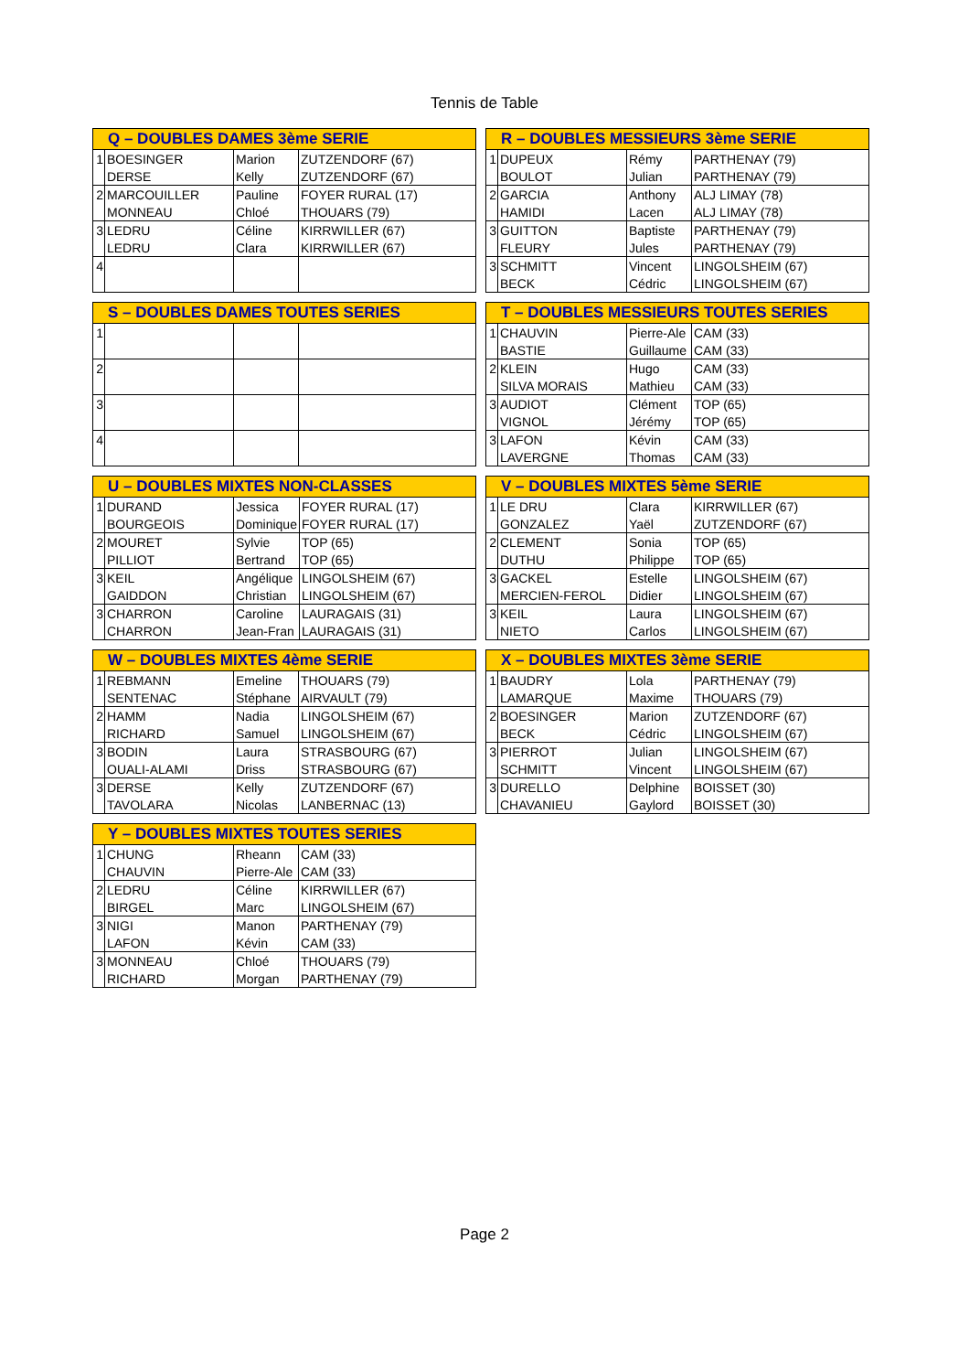Tennis de Table
| Q – DOUBLES DAMES 3ème SERIE | | | |
| --- | --- | --- | --- |
| 1 | BOESINGER | Marion | ZUTZENDORF (67) |
| | DERSE | Kelly | ZUTZENDORF (67) |
| 2 | MARCOUILLER | Pauline | FOYER RURAL (17) |
| | MONNEAU | Chloé | THOUARS (79) |
| 3 | LEDRU | Céline | KIRRWILLER (67) |
| | LEDRU | Clara | KIRRWILLER (67) |
| 4 | | | |
| R – DOUBLES MESSIEURS 3ème SERIE | | | |
| --- | --- | --- | --- |
| 1 | DUPEUX | Rémy | PARTHENAY (79) |
| | BOULOT | Julian | PARTHENAY (79) |
| 2 | GARCIA | Anthony | ALJ LIMAY (78) |
| | HAMIDI | Lacen | ALJ LIMAY (78) |
| 3 | GUITTON | Baptiste | PARTHENAY (79) |
| | FLEURY | Jules | PARTHENAY (79) |
| 3 | SCHMITT | Vincent | LINGOLSHEIM (67) |
| | BECK | Cédric | LINGOLSHEIM (67) |
| S – DOUBLES DAMES TOUTES SERIES | | | |
| --- | --- | --- | --- |
| 1 | | | |
| 2 | | | |
| 3 | | | |
| 4 | | | |
| T – DOUBLES MESSIEURS TOUTES SERIES | | | |
| --- | --- | --- | --- |
| 1 | CHAUVIN | Pierre-Ale | CAM (33) |
| | BASTIE | Guillaume | CAM (33) |
| 2 | KLEIN | Hugo | CAM (33) |
| | SILVA MORAIS | Mathieu | CAM (33) |
| 3 | AUDIOT | Clément | TOP (65) |
| | VIGNOL | Jérémy | TOP (65) |
| 3 | LAFON | Kévin | CAM (33) |
| | LAVERGNE | Thomas | CAM (33) |
| U – DOUBLES MIXTES NON-CLASSES | | | |
| --- | --- | --- | --- |
| 1 | DURAND | Jessica | FOYER RURAL (17) |
| | BOURGEOIS | Dominique | FOYER RURAL (17) |
| 2 | MOURET | Sylvie | TOP (65) |
| | PILLIOT | Bertrand | TOP (65) |
| 3 | KEIL | Angélique | LINGOLSHEIM (67) |
| | GAIDDON | Christian | LINGOLSHEIM (67) |
| 3 | CHARRON | Caroline | LAURAGAIS (31) |
| | CHARRON | Jean-Fran | LAURAGAIS (31) |
| V – DOUBLES MIXTES 5ème SERIE | | | |
| --- | --- | --- | --- |
| 1 | LE DRU | Clara | KIRRWILLER (67) |
| | GONZALEZ | Yaël | ZUTZENDORF (67) |
| 2 | CLEMENT | Sonia | TOP (65) |
| | DUTHU | Philippe | TOP (65) |
| 3 | GACKEL | Estelle | LINGOLSHEIM (67) |
| | MERCIEN-FEROL | Didier | LINGOLSHEIM (67) |
| 3 | KEIL | Laura | LINGOLSHEIM (67) |
| | NIETO | Carlos | LINGOLSHEIM (67) |
| W – DOUBLES MIXTES 4ème SERIE | | | |
| --- | --- | --- | --- |
| 1 | REBMANN | Emeline | THOUARS (79) |
| | SENTENAC | Stéphane | AIRVAULT (79) |
| 2 | HAMM | Nadia | LINGOLSHEIM (67) |
| | RICHARD | Samuel | LINGOLSHEIM (67) |
| 3 | BODIN | Laura | STRASBOURG (67) |
| | OUALI-ALAMI | Driss | STRASBOURG (67) |
| 3 | DERSE | Kelly | ZUTZENDORF (67) |
| | TAVOLARA | Nicolas | LANBERNAC (13) |
| X – DOUBLES MIXTES 3ème SERIE | | | |
| --- | --- | --- | --- |
| 1 | BAUDRY | Lola | PARTHENAY (79) |
| | LAMARQUE | Maxime | THOUARS (79) |
| 2 | BOESINGER | Marion | ZUTZENDORF (67) |
| | BECK | Cédric | LINGOLSHEIM (67) |
| 3 | PIERROT | Julian | LINGOLSHEIM (67) |
| | SCHMITT | Vincent | LINGOLSHEIM (67) |
| 3 | DURELLO | Delphine | BOISSET (30) |
| | CHAVANIEU | Gaylord | BOISSET (30) |
| Y – DOUBLES MIXTES TOUTES SERIES | | | |
| --- | --- | --- | --- |
| 1 | CHUNG | Rheann | CAM (33) |
| | CHAUVIN | Pierre-Ale | CAM (33) |
| 2 | LEDRU | Céline | KIRRWILLER (67) |
| | BIRGEL | Marc | LINGOLSHEIM (67) |
| 3 | NIGI | Manon | PARTHENAY (79) |
| | LAFON | Kévin | CAM (33) |
| 3 | MONNEAU | Chloé | THOUARS (79) |
| | RICHARD | Morgan | PARTHENAY (79) |
Page 2